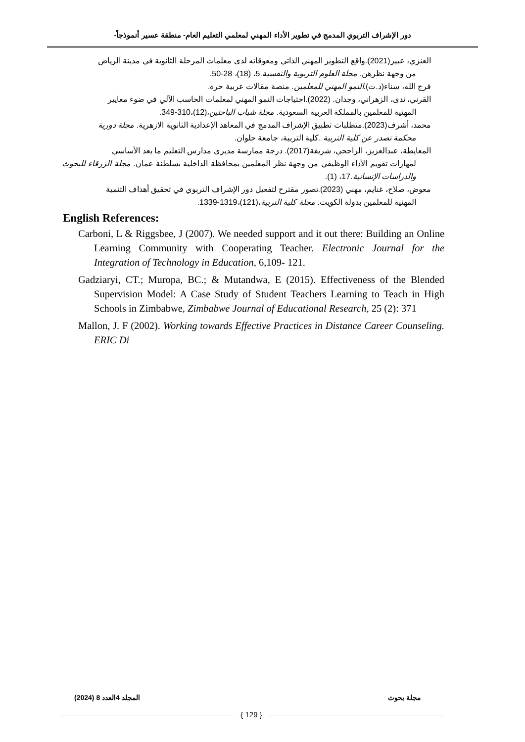دور الإشراف التربوي المدمج في تطوير الأداء المهني لمعلمي التعليم العام- منطقة عسير أنموذجاً-
العنزي، عبير(2021).واقع التطوير المهني الذاتي ومعوقاته لدى معلمات المرحلة الثانوية في مدينة الرياض
من وجهة نظرهن. مجلة العلوم التربوية والنفسية.5، (18)، 28-50.
فرج الله، سناء(د.ت).النمو المهني للمعلمين. منصة مقالات عربية حرة.
القرني، ندى، الزهراني، وجدان. (2022).احتياجات النمو المهني لمعلمات الحاسب الآلي في ضوء معايير
المهنية للمعلمين بالمملكة العربية السعودية. مجلة شباب الباحثين،(12)،310-349.
محمد، أشرف(2023).متطلبات تطبيق الإشراف المدمج في المعاهد الإعدادية الثانوية الازهرية. مجلة دورية
محكمة تصدر عن كلية التربية .كلية التربية، جامعة حلوان.
المعايطة، عبدالعزيز، الراجحي، شريفة(2017). درجة ممارسة مديري مدارس التعليم ما بعد الأساسي
لمهارات تقويم الأداء الوظيفي من وجهة نظر المعلمين بمحافظة الداخلية بسلطنة عمان. مجلة الزرقاء للبحوث والدراسات الإنسانية.17، (1).
معوض، صلاح، غنايم، مهني (2023).تصور مقترح لتفعيل دور الإشراف التربوي في تحقيق أهداف التنمية
المهنية للمعلمين بدولة الكويت. مجلة كلية التربية،(121)،1319-1339.
English References:
Carboni, L & Riggsbee, J (2007). We needed support and it out there: Building an Online Learning Community with Cooperating Teacher. Electronic Journal for the Integration of Technology in Education, 6,109- 121.
Gadziaryi, CT.; Muropa, BC.; & Mutandwa, E (2015). Effectiveness of the Blended Supervision Model: A Case Study of Student Teachers Learning to Teach in High Schools in Zimbabwe, Zimbabwe Journal of Educational Research, 25 (2): 371
Mallon, J. F (2002). Working towards Effective Practices in Distance Career Counseling. ERIC Di
مجلة بحوث المجلد 4العدد 8 (2024)
{ 129 }